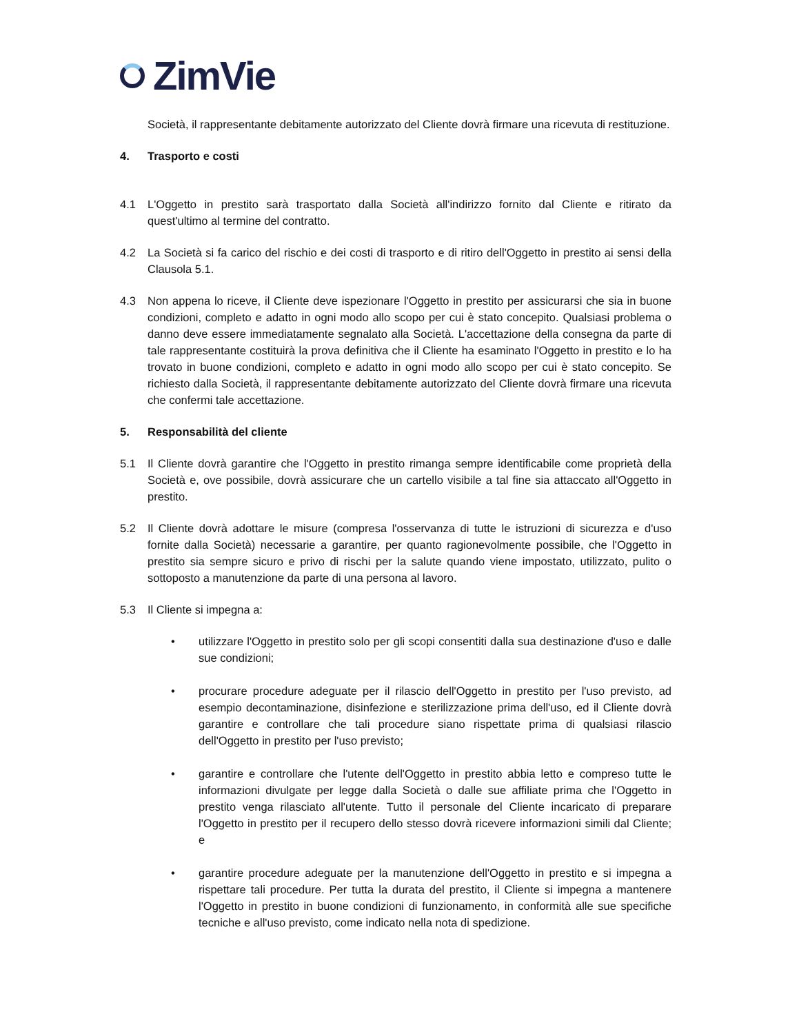ZimVie
Società, il rappresentante debitamente autorizzato del Cliente dovrà firmare una ricevuta di restituzione.
4. Trasporto e costi
4.1 L'Oggetto in prestito sarà trasportato dalla Società all'indirizzo fornito dal Cliente e ritirato da quest'ultimo al termine del contratto.
4.2 La Società si fa carico del rischio e dei costi di trasporto e di ritiro dell'Oggetto in prestito ai sensi della Clausola 5.1.
4.3 Non appena lo riceve, il Cliente deve ispezionare l'Oggetto in prestito per assicurarsi che sia in buone condizioni, completo e adatto in ogni modo allo scopo per cui è stato concepito. Qualsiasi problema o danno deve essere immediatamente segnalato alla Società. L'accettazione della consegna da parte di tale rappresentante costituirà la prova definitiva che il Cliente ha esaminato l'Oggetto in prestito e lo ha trovato in buone condizioni, completo e adatto in ogni modo allo scopo per cui è stato concepito. Se richiesto dalla Società, il rappresentante debitamente autorizzato del Cliente dovrà firmare una ricevuta che confermi tale accettazione.
5. Responsabilità del cliente
5.1 Il Cliente dovrà garantire che l'Oggetto in prestito rimanga sempre identificabile come proprietà della Società e, ove possibile, dovrà assicurare che un cartello visibile a tal fine sia attaccato all'Oggetto in prestito.
5.2 Il Cliente dovrà adottare le misure (compresa l'osservanza di tutte le istruzioni di sicurezza e d'uso fornite dalla Società) necessarie a garantire, per quanto ragionevolmente possibile, che l'Oggetto in prestito sia sempre sicuro e privo di rischi per la salute quando viene impostato, utilizzato, pulito o sottoposto a manutenzione da parte di una persona al lavoro.
5.3 Il Cliente si impegna a:
• utilizzare l'Oggetto in prestito solo per gli scopi consentiti dalla sua destinazione d'uso e dalle sue condizioni;
• procurare procedure adeguate per il rilascio dell'Oggetto in prestito per l'uso previsto, ad esempio decontaminazione, disinfezione e sterilizzazione prima dell'uso, ed il Cliente dovrà garantire e controllare che tali procedure siano rispettate prima di qualsiasi rilascio dell'Oggetto in prestito per l'uso previsto;
• garantire e controllare che l'utente dell'Oggetto in prestito abbia letto e compreso tutte le informazioni divulgate per legge dalla Società o dalle sue affiliate prima che l'Oggetto in prestito venga rilasciato all'utente. Tutto il personale del Cliente incaricato di preparare l'Oggetto in prestito per il recupero dello stesso dovrà ricevere informazioni simili dal Cliente; e
• garantire procedure adeguate per la manutenzione dell'Oggetto in prestito e si impegna a rispettare tali procedure. Per tutta la durata del prestito, il Cliente si impegna a mantenere l'Oggetto in prestito in buone condizioni di funzionamento, in conformità alle sue specifiche tecniche e all'uso previsto, come indicato nella nota di spedizione.